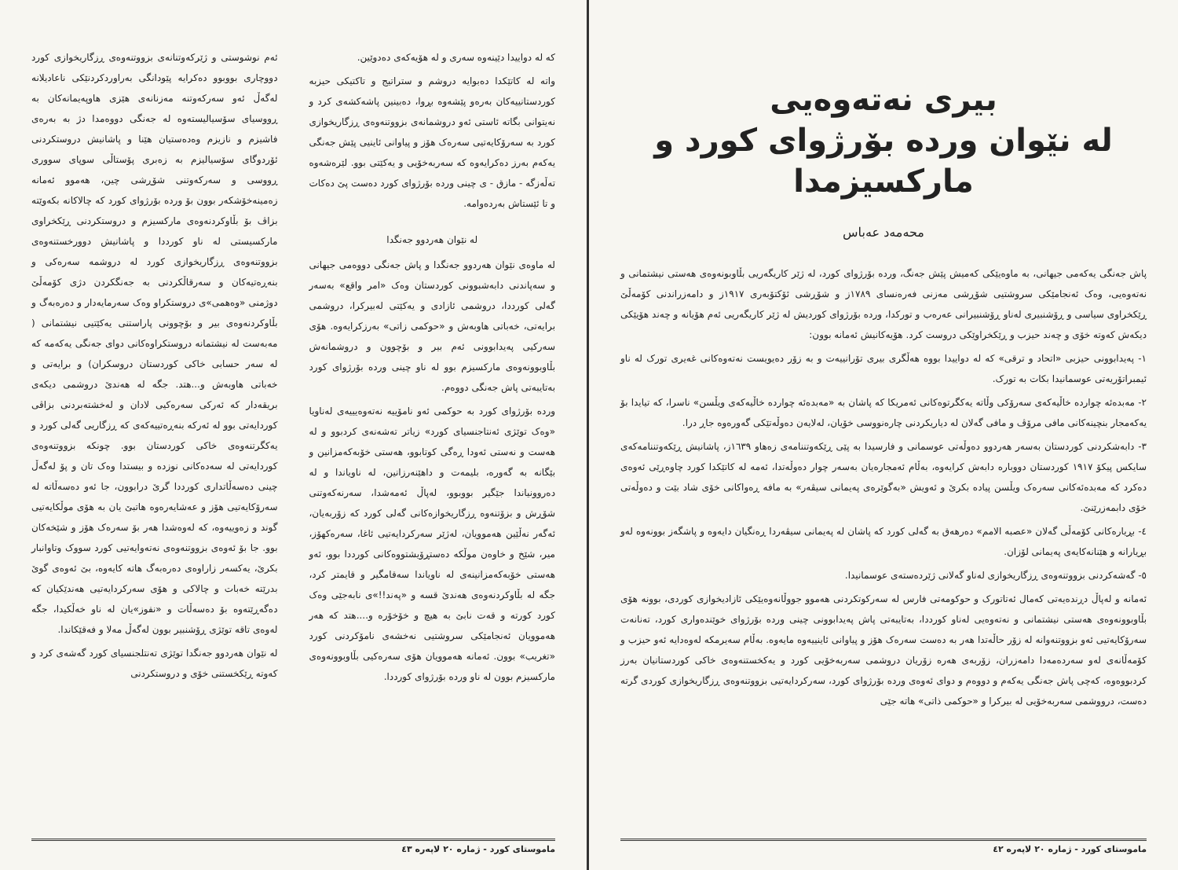بیری نەتەوەیی
لە نێوان وردە بۆرژوای کورد و
مارکسیزمدا
محەمەد عەباس
پاش جەنگی یەکەمی جیهانی، بە ماوەیێکی کەمیش پێش جەنگ، وردە بۆرژوای کورد، لە ژێر کاریگەریی بڵاوبونەوەی هەستی نیشتمانی و نەتەوەیی، وەک ئەنجامێکی سروشتیی شۆڕشی مەزنی فەرەنسای ١٧٨٩ز و شۆڕشی ئۆکتۆبەری ١٩١٧ز و دامەزراندنی کۆمەڵێ ڕێکخراوی سیاسی و ڕۆشنبیری لەناو ڕۆشنبیرانی عەرەب و تورکدا، وردە بۆرژوای کوردیش لە ژێر کاریگەریی ئەم هۆیانە و چەند هۆیێکی دیکەش کەوتە خۆی و چەند حیزب و ڕێکخراوێکی دروست کرد. هۆیەکانیش ئەمانە بوون:
١- پەیدابوونی حیزبی «اتحاد و ترقی» کە لە دواییدا بووە هەڵگری بیری تۆرانییەت و بە زۆر دەیویست نەتەوەکانی غەیری تورک لە ناو ئیمبراتۆریەتی عوسمانیدا بکات بە تورک.
٢- مەبدەئە چواردە خاڵیەکەی سەرۆکی وڵاتە یەکگرتوەکانی ئەمریکا کە پاشان بە «مەبدەئە چواردە خاڵیەکەی ویڵسن» ناسرا، کە تیایدا بۆ یەکەمجار بنچینەکانی مافی مرۆڤ و مافی گەلان لە دیاریکردنی چارەنووسی خۆیان، لەلایەن دەوڵەتێکی گەورەوە جاڕ درا.
٣- دابەشکردنی کوردستان بەسەر هەردوو دەوڵەتی عوسمانی و فارسیدا بە پێی ڕێکەوتننامەی زەهاو ١٦٣٩ز، پاشانیش ڕێکەوتننامەکەی سایکس پیکۆ ١٩١٧ کوردستان دووبارە دابەش کرایەوە، بەڵام ئەمجارەیان بەسەر چوار دەوڵەتدا، ئەمە لە کاتێکدا کورد چاوەڕێی ئەوەی دەکرد کە مەبدەئەکانی سەرەک ویڵسن پیادە بکرێ و ئەویش «بەگوێرەی پەیمانی سیڤەر» بە مافە ڕەواکانی خۆی شاد بێت و دەوڵەتی خۆی دابمەزرێنێ.
٤- بڕیارەکانی کۆمەڵی گەلان «عصبە الامم» دەرهەق بە گەلی کورد کە پاشان لە پەیمانی سیڤەردا ڕەنگیان دایەوە و پاشگەز بوونەوە لەو بڕیارانە و هێنانەکایەی پەیمانی لۆزان.
٥- گەشەکردنی بزووتنەوەی ڕزگاریخوازی لەناو گەلانی ژێردەستەی عوسمانیدا.
ئەمانە و لەپاڵ دڕندەیەتی کەمال ئەتاتورک و حوکومەتی فارس لە سەرکوتکردنی هەموو جووڵانەوەیێکی ئازادیخوازی کوردی، بوونە هۆی بڵاوبوونەوەی هەستی نیشتمانی و نەتەوەیی لەناو کورددا، بەتایبەتی پاش پەیدابوونی چینی وردە بۆرژوای خوێندەواری کورد، تەنانەت سەرۆکایەتیی ئەو بزووتنەوانە لە زۆر حاڵەتدا هەر بە دەست سەرەک هۆز و پیاوانی ئاینییەوە مایەوە. بەڵام سەیرمکە لەوەدایە ئەو حیزب و کۆمەڵانەی لەو سەردەمەدا دامەزران، زۆربەی هەرە زۆریان دروشمی سەربەخۆیی کورد و یەکخستنەوەی خاکی کوردستانیان بەرز کردبووەوە، کەچی پاش جەنگی یەکەم و دووەم و دوای ئەوەی وردە بۆرژوای کورد، سەرکردایەتیی بزووتنەوەی ڕزگاریخوازی کوردی گرتە دەست، درووشمی سەربەخۆیی لە بیرکرا و «حوکمی ذاتی» هاتە جێی
ماموستای کورد - ژمارە ٢٠ لاپەرە ٤٢
کە لە دواییدا دێینەوە سەری و لە هۆیەکەی دەدوێین.
واتە لە کاتێکدا دەبوایە دروشم و ستراتیج و تاکتیکی حیزبە کوردستانییەکان بەرەو پێشەوە بڕوا، دەبینین پاشەکشەی کرد و نەیتوانی بگاتە ئاستی ئەو دروشمانەی بزووتنەوەی ڕزگاریخوازی کورد بە سەرۆکایەتیی سەرەک هۆز و پیاوانی ئاینیی پێش جەنگی یەکەم بەرز دەکرایەوە کە سەربەخۆیی و یەکێتی بوو. لێرەشەوە تەڵەزگە - مازق - ی چینی وردە بۆرژوای کورد دەست پێ دەکات و تا ئێستاش بەردەوامە.
لە نێوان هەردوو جەنگدا
لە ماوەی نێوان هەردوو جەنگدا و پاش جەنگی دووەمی جیهانی و سەپاندنی دابەشبوونی کوردستان وەک «امر واقع» بەسەر گەلی کورددا، دروشمی ئازادی و یەکێتی لەبیرکرا، دروشمی برایەتی، خەباتی هاوبەش و «حوکمی زاتی» بەرزکرایەوە. هۆی سەرکیی پەیدابوونی ئەم بیر و بۆچوون و دروشمانەش بڵاوبوونەوەی مارکسیزم بوو لە ناو چینی وردە بۆرژوای کورد بەتایبەتی پاش جەنگی دووەم.
وردە بۆرژوای کورد بە حوکمی ئەو نامۆییە نەتەوەیییەی لەناویا «وەک توێژی ئەنتاجنسیای کورد» زیاتر تەشەنەی کردبوو و لە هەست و نەستی ئەودا ڕەگی کوتابوو، هەستی خۆبەکەمزانین و بێگانە بە گەورە، بلیمەت و داهێنەرزانین، لە ناویاندا و لە دەروونیاندا جێگیر بووبوو، لەپاڵ ئەمەشدا، سەرنەکەوتنی شۆڕش و بزۆتنەوە ڕزگاریخوازەکانی گەلی کورد کە زۆربەیان، ئەگەر نەڵێین هەموویان، لەژێر سەرکردایەتیی ئاغا، سەرەکهۆز، میر، شێخ و خاوەن موڵکە دەستڕۆیشتووەکانی کورددا بوو، ئەو هەستی خۆبەکەمزانینەی لە ناویاندا سەقامگیر و قایمتر کرد، جگە لە بڵاوکردنەوەی هەندێ قسە و «پەند!!»ی نابەجێی وەک کورد کورتە و قەت نابێ بە هیچ و خۆخۆرە و....هتد کە هەر هەموویان ئەنجامێکی سروشتیی نەخشەی نامۆکردنی کورد «تغریب» بوون. ئەمانە هەموویان هۆی سەرەکیی بڵاوبوونەوەی مارکسیزم بوون لە ناو وردە بۆرژوای کورددا.
ئەم نوشوستی و ژێرکەوتنانەی بزووتنەوەی ڕزگاریخوازی کورد دووچاری بووبوو دەکرایە پێودانگی بەراوردکردنێکی ناعادیلانە لەگەڵ ئەو سەرکەوتنە مەزنانەی هێزی هاوپەیمانەکان بە ڕووسیای سۆسیالیستەوە لە جەنگی دووەمدا دژ بە بەرەی فاشیزم و نازیزم وەدەستیان هێنا و پاشانیش دروستکردنی ئۆردوگای سۆسیالیزم بە زەبری پۆستاڵی سوپای سووری ڕووسی و سەرکەوتنی شۆڕشی چین، هەموو ئەمانە زەمینەخۆشکەر بوون بۆ وردە بۆرژوای کورد کە چالاکانە بکەوێتە بزاڤ بۆ بڵاوکردنەوەی مارکسیزم و دروستکردنی ڕێکخراوی مارکسیستی لە ناو کورددا و پاشانیش دوورخستنەوەی بزووتنەوەی ڕزگاریخوازی کورد لە دروشمە سەرەکی و بنەڕەتیەکان و سەرقاڵکردنی بە جەنگکردن دژی کۆمەڵێ دوژمنی «وەهمی»ی دروستکراو وەک سەرمایەدار و دەرەبەگ و بڵاوکردنەوەی بیر و بۆچوونی پاراستنی یەکێتیی نیشتمانی ( مەبەست لە نیشتمانە دروستکراوەکانی دوای جەنگی یەکەمە کە لە سەر حسابی خاکی کوردستان دروسکران) و برایەتی و خەباتی هاوبەش و...هتد. جگە لە هەندێ دروشمی دیکەی بریقەدار کە ئەرکی سەرەکیی لادان و لەخشتەبردنی بزاڤی کوردایەتی بوو لە ئەرکە بنەڕەتییەکەی کە ڕزگاریی گەلی کورد و یەکگرتنەوەی خاکی کوردستان بوو. چونکە بزووتنەوەی کوردایەتی لە سەدەکانی نوزدە و بیستدا وەک تان و پۆ لەگەڵ چینی دەسەڵاتداری کورددا گرێ درابوون، جا ئەو دەسەڵاتە لە سەرۆکایەتیی هۆز و عەشایەرەوە هاتبێ یان بە هۆی موڵکایەتیی گوند و زەوییەوە، کە لەوەشدا هەر بۆ سەرەک هۆز و شێخەکان بوو. جا بۆ ئەوەی بزووتنەوەی نەتەوایەتیی کورد سووک وتاوانبار بکرێ، یەکسەر زاراوەی دەرەبەگ هاتە کایەوە، بێ ئەوەی گوێ بدرێتە خەبات و چالاکی و هۆی سەرکردایەتیی هەندێکیان کە دەگەڕێتەوە بۆ دەسەڵات و «نفوز»یان لە ناو خەڵکیدا، جگە لەوەی تاقە توێژی ڕۆشنبیر بوون لەگەڵ مەلا و فەقێکاندا.
لە نێوان هەردوو جەنگدا توێژی تەنتلجنسیای کورد گەشەی کرد و کەوتە ڕێکخستنی خۆی و دروستکردنی
ماموستای کورد - ژمارە ٢٠ لاپەرە ٤٣